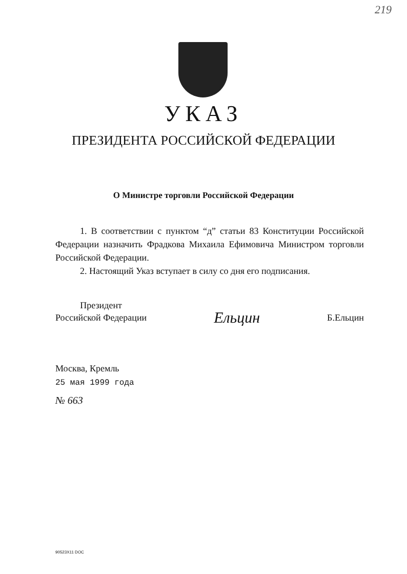219
УКАЗ
ПРЕЗИДЕНТА РОССИЙСКОЙ ФЕДЕРАЦИИ
О Министре торговли Российской Федерации
1. В соответствии с пунктом “д” статьи 83 Конституции Российской Федерации назначить Фрадкова Михаила Ефимовича Министром торговли Российской Федерации.
2. Настоящий Указ вступает в силу со дня его подписания.
Президент
Российской Федерации
Ельцин
Б.Ельцин
Москва, Кремль
25 мая 1999 года
№ 663
90523X11 DOC